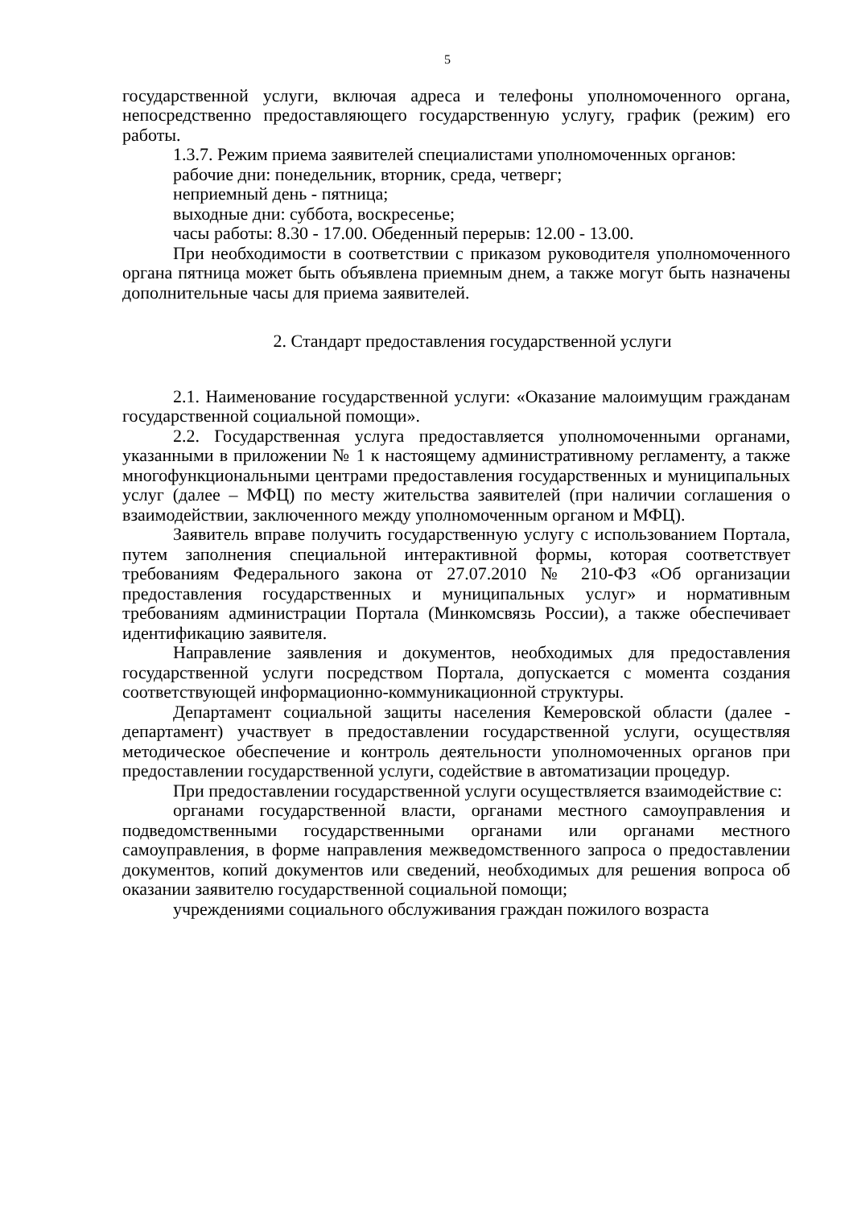5
государственной услуги, включая адреса и телефоны уполномоченного органа, непосредственно предоставляющего государственную услугу, график (режим) его работы.
1.3.7. Режим приема заявителей специалистами уполномоченных органов:
рабочие дни: понедельник, вторник, среда, четверг;
неприемный день - пятница;
выходные дни: суббота, воскресенье;
часы работы: 8.30 - 17.00. Обеденный перерыв: 12.00 - 13.00.
При необходимости в соответствии с приказом руководителя уполномоченного органа пятница может быть объявлена приемным днем, а также могут быть назначены дополнительные часы для приема заявителей.
2. Стандарт предоставления государственной услуги
2.1. Наименование государственной услуги: «Оказание малоимущим гражданам государственной социальной помощи».
2.2. Государственная услуга предоставляется уполномоченными органами, указанными в приложении № 1 к настоящему административному регламенту, а также многофункциональными центрами предоставления государственных и муниципальных услуг (далее – МФЦ) по месту жительства заявителей (при наличии соглашения о взаимодействии, заключенного между уполномоченным органом и МФЦ).
Заявитель вправе получить государственную услугу с использованием Портала, путем заполнения специальной интерактивной формы, которая соответствует требованиям Федерального закона от 27.07.2010 № 210-ФЗ «Об организации предоставления государственных и муниципальных услуг» и нормативным требованиям администрации Портала (Минкомсвязь России), а также обеспечивает идентификацию заявителя.
Направление заявления и документов, необходимых для предоставления государственной услуги посредством Портала, допускается с момента создания соответствующей информационно-коммуникационной структуры.
Департамент социальной защиты населения Кемеровской области (далее - департамент) участвует в предоставлении государственной услуги, осуществляя методическое обеспечение и контроль деятельности уполномоченных органов при предоставлении государственной услуги, содействие в автоматизации процедур.
При предоставлении государственной услуги осуществляется взаимодействие с:
органами государственной власти, органами местного самоуправления и подведомственными государственными органами или органами местного самоуправления, в форме направления межведомственного запроса о предоставлении документов, копий документов или сведений, необходимых для решения вопроса об оказании заявителю государственной социальной помощи;
учреждениями социального обслуживания граждан пожилого возраста